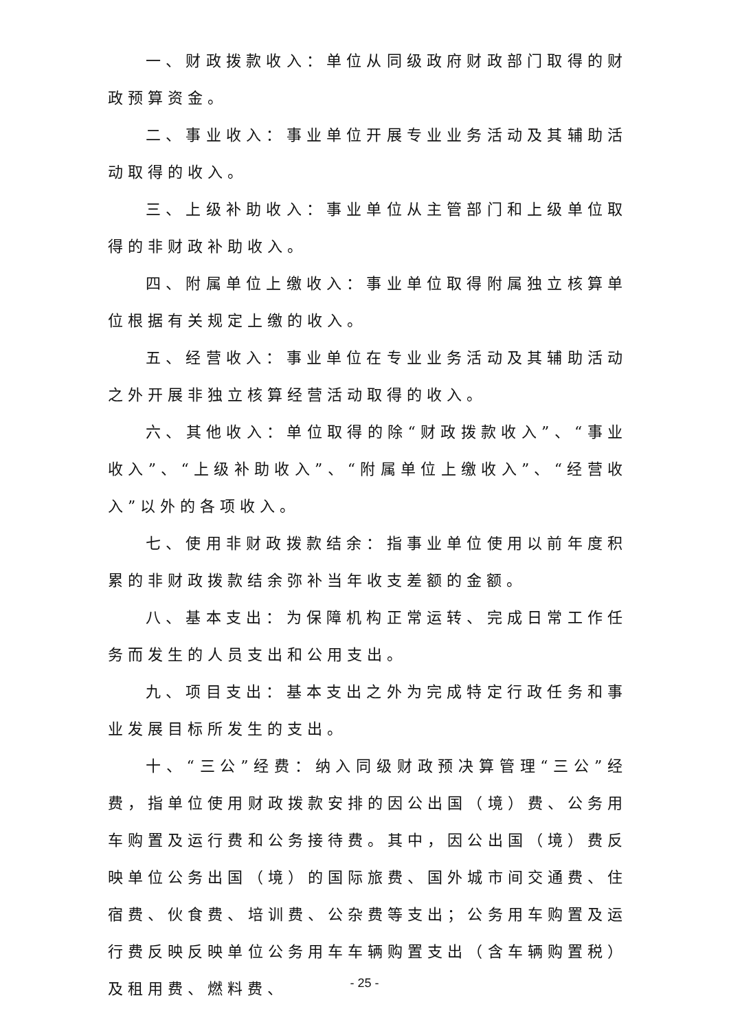一、财政拨款收入：单位从同级政府财政部门取得的财政预算资金。
二、事业收入：事业单位开展专业业务活动及其辅助活动取得的收入。
三、上级补助收入：事业单位从主管部门和上级单位取得的非财政补助收入。
四、附属单位上缴收入：事业单位取得附属独立核算单位根据有关规定上缴的收入。
五、经营收入：事业单位在专业业务活动及其辅助活动之外开展非独立核算经营活动取得的收入。
六、其他收入：单位取得的除“财政拨款收入”、“事业收入”、“上级补助收入”、“附属单位上缴收入”、“经营收入”以外的各项收入。
七、使用非财政拨款结余：指事业单位使用以前年度积累的非财政拨款结余弥补当年收支差额的金额。
八、基本支出：为保障机构正常运转、完成日常工作任务而发生的人员支出和公用支出。
九、项目支出：基本支出之外为完成特定行政任务和事业发展目标所发生的支出。
十、“三公”经费：纳入同级财政预决算管理“三公”经费，指单位使用财政拨款安排的因公出国（境）费、公务用车购置及运行费和公务接待费。其中，因公出国（境）费反映单位公务出国（境）的国际旅费、国外城市间交通费、住宿费、伙食费、培训费、公杂费等支出；公务用车购置及运行费反映反映单位公务用车车辆购置支出（含车辆购置税）及租用费、燃料费、
- 25 -